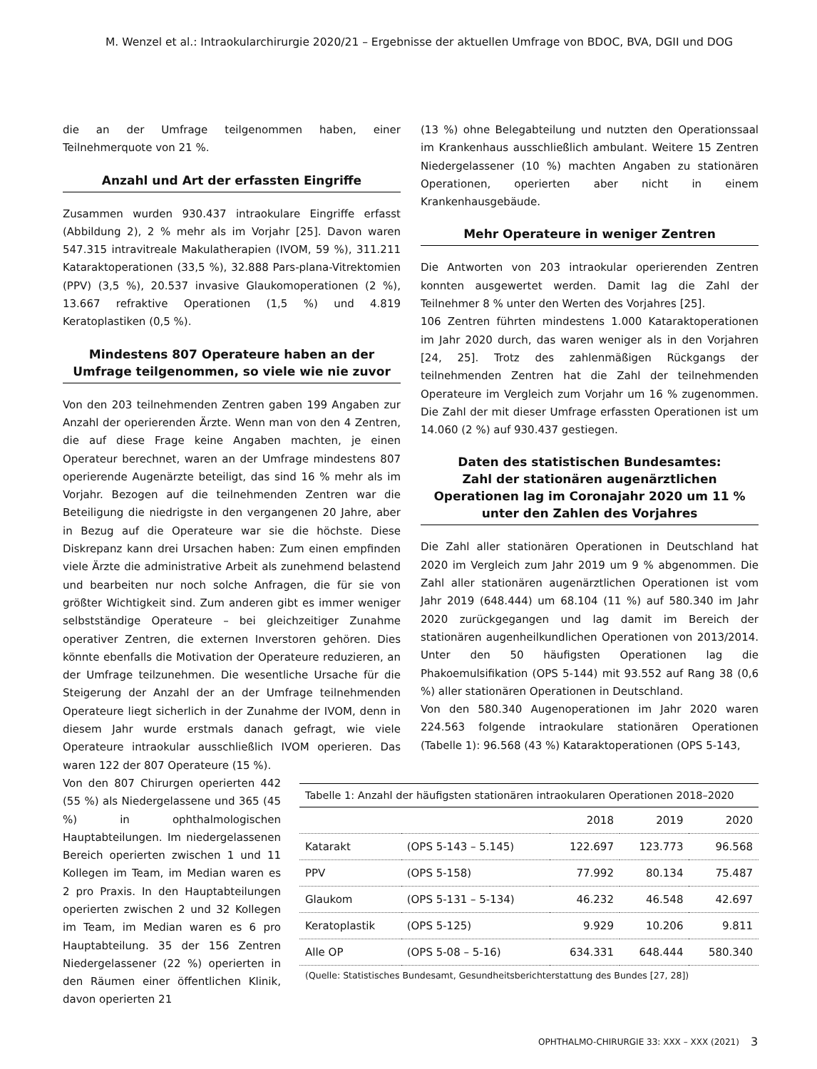M. Wenzel et al.: Intraokularchirurgie 2020/21 – Ergebnisse der aktuellen Umfrage von BDOC, BVA, DGII und DOG
die an der Umfrage teilgenommen haben, einer Teilnehmerquote von 21 %.
Anzahl und Art der erfassten Eingriffe
Zusammen wurden 930.437 intraokulare Eingriffe erfasst (Abbildung 2), 2 % mehr als im Vorjahr [25]. Davon waren 547.315 intravitreale Makulatherapien (IVOM, 59 %), 311.211 Kataraktoperationen (33,5 %), 32.888 Pars-plana-Vitrektomien (PPV) (3,5 %), 20.537 invasive Glaukomoperationen (2 %), 13.667 refraktive Operationen (1,5 %) und 4.819 Keratoplastiken (0,5 %).
Mindestens 807 Operateure haben an der Umfrage teilgenommen, so viele wie nie zuvor
Von den 203 teilnehmenden Zentren gaben 199 Angaben zur Anzahl der operierenden Ärzte. Wenn man von den 4 Zentren, die auf diese Frage keine Angaben machten, je einen Operateur berechnet, waren an der Umfrage mindestens 807 operierende Augenärzte beteiligt, das sind 16 % mehr als im Vorjahr. Bezogen auf die teilnehmenden Zentren war die Beteiligung die niedrigste in den vergangenen 20 Jahre, aber in Bezug auf die Operateure war sie die höchste. Diese Diskrepanz kann drei Ursachen haben: Zum einen empfinden viele Ärzte die administrative Arbeit als zunehmend belastend und bearbeiten nur noch solche Anfragen, die für sie von größter Wichtigkeit sind. Zum anderen gibt es immer weniger selbstständige Operateure – bei gleichzeitiger Zunahme operativer Zentren, die externen Inverstoren gehören. Dies könnte ebenfalls die Motivation der Operateure reduzieren, an der Umfrage teilzunehmen. Die wesentliche Ursache für die Steigerung der Anzahl der an der Umfrage teilnehmenden Operateure liegt sicherlich in der Zunahme der IVOM, denn in diesem Jahr wurde erstmals danach gefragt, wie viele Operateure intraokular ausschließlich IVOM operieren. Das waren 122 der 807 Operateure (15 %).
(13 %) ohne Belegabteilung und nutzten den Operationssaal im Krankenhaus ausschließlich ambulant. Weitere 15 Zentren Niedergelassener (10 %) machten Angaben zu stationären Operationen, operierten aber nicht in einem Krankenhausgebäude.
Mehr Operateure in weniger Zentren
Die Antworten von 203 intraokular operierenden Zentren konnten ausgewertet werden. Damit lag die Zahl der Teilnehmer 8 % unter den Werten des Vorjahres [25].
106 Zentren führten mindestens 1.000 Kataraktoperationen im Jahr 2020 durch, das waren weniger als in den Vorjahren [24, 25]. Trotz des zahlenmäßigen Rückgangs der teilnehmenden Zentren hat die Zahl der teilnehmenden Operateure im Vergleich zum Vorjahr um 16 % zugenommen. Die Zahl der mit dieser Umfrage erfassten Operationen ist um 14.060 (2 %) auf 930.437 gestiegen.
Daten des statistischen Bundesamtes:
Zahl der stationären augenärztlichen Operationen lag im Coronajahr 2020 um 11 % unter den Zahlen des Vorjahres
Die Zahl aller stationären Operationen in Deutschland hat 2020 im Vergleich zum Jahr 2019 um 9 % abgenommen. Die Zahl aller stationären augenärztlichen Operationen ist vom Jahr 2019 (648.444) um 68.104 (11 %) auf 580.340 im Jahr 2020 zurückgegangen und lag damit im Bereich der stationären augenheilkundlichen Operationen von 2013/2014. Unter den 50 häufigsten Operationen lag die Phakoemulsifikation (OPS 5-144) mit 93.552 auf Rang 38 (0,6 %) aller stationären Operationen in Deutschland.
Von den 580.340 Augenoperationen im Jahr 2020 waren 224.563 folgende intraokulare stationären Operationen (Tabelle 1): 96.568 (43 %) Kataraktoperationen (OPS 5-143,
Von den 807 Chirurgen operierten 442 (55 %) als Niedergelassene und 365 (45 %) in ophthalmologischen Hauptabteilungen. Im niedergelassenen Bereich operierten zwischen 1 und 11 Kollegen im Team, im Median waren es 2 pro Praxis. In den Hauptabteilungen operierten zwischen 2 und 32 Kollegen im Team, im Median waren es 6 pro Hauptabteilung. 35 der 156 Zentren Niedergelassener (22 %) operierten in den Räumen einer öffentlichen Klinik, davon operierten 21
Tabelle 1: Anzahl der häufigsten stationären intraokularen Operationen 2018–2020
| | | 2018 | 2019 | 2020 |
| --- | --- | --- | --- | --- |
| Katarakt | (OPS 5-143 – 5.145) | 122.697 | 123.773 | 96.568 |
| PPV | (OPS 5-158) | 77.992 | 80.134 | 75.487 |
| Glaukom | (OPS 5-131 – 5-134) | 46.232 | 46.548 | 42.697 |
| Keratoplastik | (OPS 5-125) | 9.929 | 10.206 | 9.811 |
| Alle OP | (OPS 5-08 – 5-16) | 634.331 | 648.444 | 580.340 |
(Quelle: Statistisches Bundesamt, Gesundheitsberichterstattung des Bundes [27, 28])
OPHTHALMO-CHIRURGIE 33: XXX – XXX (2021)
3